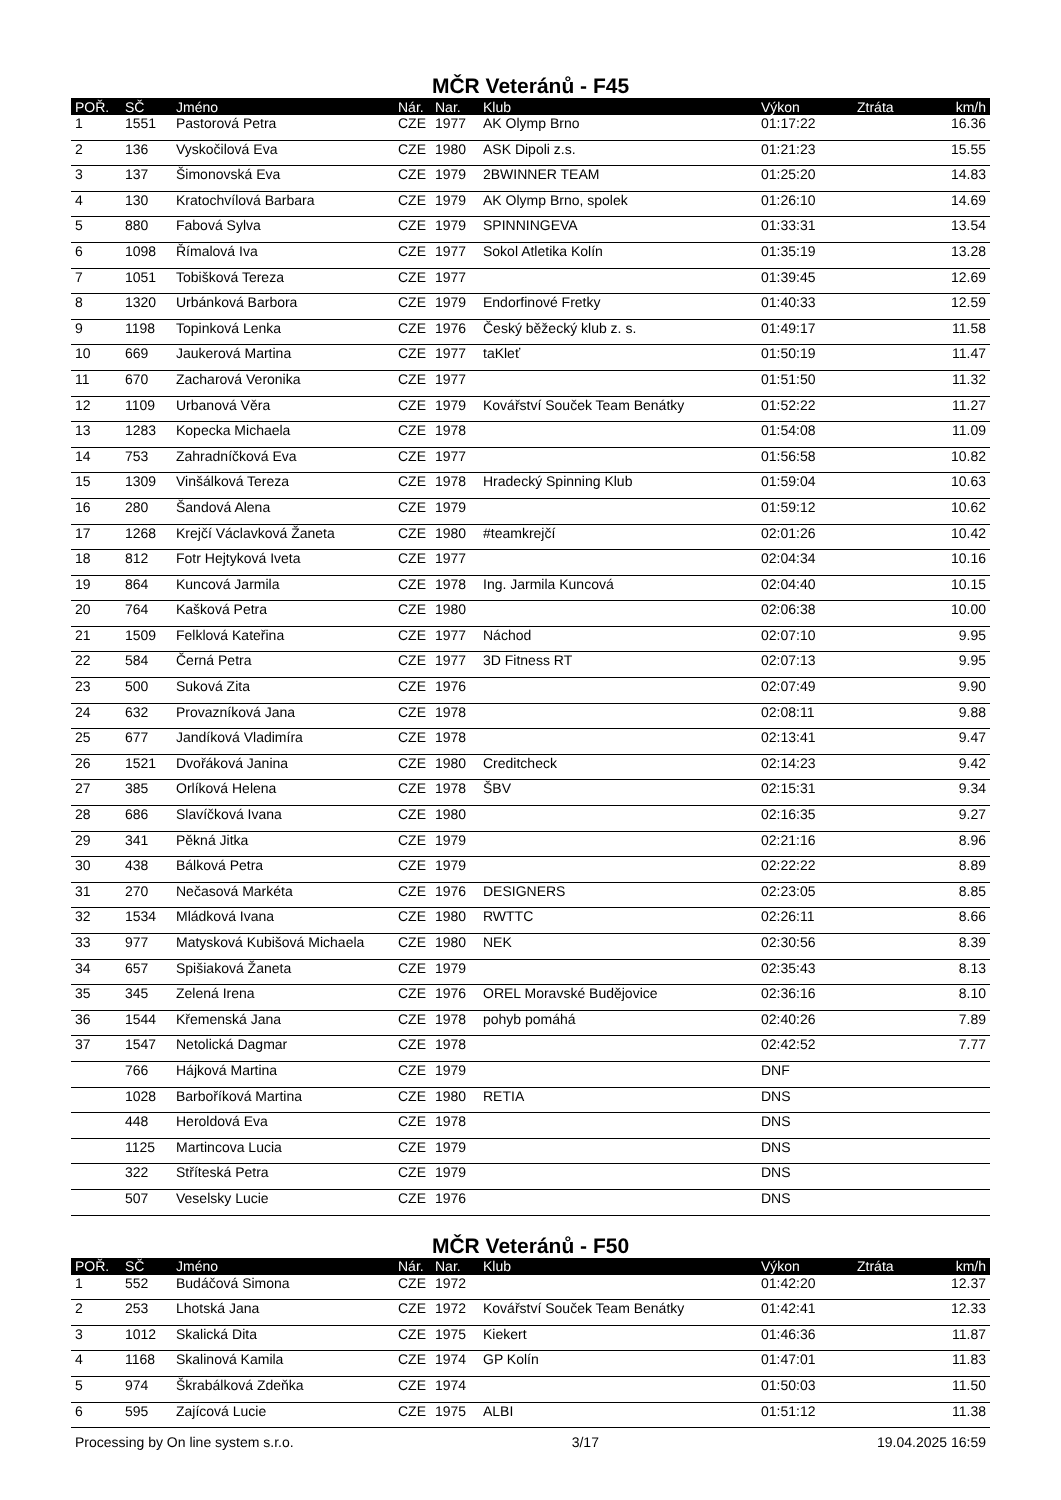MČR Veteránů - F45
| POŘ. | SČ | Jméno | Nár. | Nar. | Klub | Výkon | Ztráta | km/h |
| --- | --- | --- | --- | --- | --- | --- | --- | --- |
| 1 | 1551 | Pastorová Petra | CZE | 1977 | AK Olymp Brno | 01:17:22 | | 16.36 |
| 2 | 136 | Vyskočilová Eva | CZE | 1980 | ASK Dipoli z.s. | 01:21:23 | | 15.55 |
| 3 | 137 | Šimonovská Eva | CZE | 1979 | 2BWINNER TEAM | 01:25:20 | | 14.83 |
| 4 | 130 | Kratochvílová Barbara | CZE | 1979 | AK Olymp Brno, spolek | 01:26:10 | | 14.69 |
| 5 | 880 | Fabová Sylva | CZE | 1979 | SPINNINGEVA | 01:33:31 | | 13.54 |
| 6 | 1098 | Římalová Iva | CZE | 1977 | Sokol Atletika Kolín | 01:35:19 | | 13.28 |
| 7 | 1051 | Tobišková Tereza | CZE | 1977 | | 01:39:45 | | 12.69 |
| 8 | 1320 | Urbánková Barbora | CZE | 1979 | Endorfinové Fretky | 01:40:33 | | 12.59 |
| 9 | 1198 | Topinková Lenka | CZE | 1976 | Český běžecký klub z. s. | 01:49:17 | | 11.58 |
| 10 | 669 | Jaukerová Martina | CZE | 1977 | taKleť | 01:50:19 | | 11.47 |
| 11 | 670 | Zacharová Veronika | CZE | 1977 | | 01:51:50 | | 11.32 |
| 12 | 1109 | Urbanová Věra | CZE | 1979 | Kovářství Souček Team Benátky | 01:52:22 | | 11.27 |
| 13 | 1283 | Kopecka Michaela | CZE | 1978 | | 01:54:08 | | 11.09 |
| 14 | 753 | Zahradníčková Eva | CZE | 1977 | | 01:56:58 | | 10.82 |
| 15 | 1309 | Vinšálková Tereza | CZE | 1978 | Hradecký Spinning Klub | 01:59:04 | | 10.63 |
| 16 | 280 | Šandová Alena | CZE | 1979 | | 01:59:12 | | 10.62 |
| 17 | 1268 | Krejčí Václavková Žaneta | CZE | 1980 | #teamkrejčí | 02:01:26 | | 10.42 |
| 18 | 812 | Fotr Hejtyková Iveta | CZE | 1977 | | 02:04:34 | | 10.16 |
| 19 | 864 | Kuncová Jarmila | CZE | 1978 | Ing. Jarmila Kuncová | 02:04:40 | | 10.15 |
| 20 | 764 | Kašková Petra | CZE | 1980 | | 02:06:38 | | 10.00 |
| 21 | 1509 | Felklová Kateřina | CZE | 1977 | Náchod | 02:07:10 | | 9.95 |
| 22 | 584 | Černá Petra | CZE | 1977 | 3D Fitness RT | 02:07:13 | | 9.95 |
| 23 | 500 | Suková Zita | CZE | 1976 | | 02:07:49 | | 9.90 |
| 24 | 632 | Provazníková Jana | CZE | 1978 | | 02:08:11 | | 9.88 |
| 25 | 677 | Jandíková Vladimíra | CZE | 1978 | | 02:13:41 | | 9.47 |
| 26 | 1521 | Dvořáková Janina | CZE | 1980 | Creditcheck | 02:14:23 | | 9.42 |
| 27 | 385 | Orlíková Helena | CZE | 1978 | ŠBV | 02:15:31 | | 9.34 |
| 28 | 686 | Slavíčková Ivana | CZE | 1980 | | 02:16:35 | | 9.27 |
| 29 | 341 | Pěkná Jitka | CZE | 1979 | | 02:21:16 | | 8.96 |
| 30 | 438 | Bálková Petra | CZE | 1979 | | 02:22:22 | | 8.89 |
| 31 | 270 | Nečasová Markéta | CZE | 1976 | DESIGNERS | 02:23:05 | | 8.85 |
| 32 | 1534 | Mládková Ivana | CZE | 1980 | RWTTC | 02:26:11 | | 8.66 |
| 33 | 977 | Matysková Kubišová Michaela | CZE | 1980 | NEK | 02:30:56 | | 8.39 |
| 34 | 657 | Spišiaková Žaneta | CZE | 1979 | | 02:35:43 | | 8.13 |
| 35 | 345 | Zelená Irena | CZE | 1976 | OREL Moravské Budějovice | 02:36:16 | | 8.10 |
| 36 | 1544 | Křemenská Jana | CZE | 1978 | pohyb pomáhá | 02:40:26 | | 7.89 |
| 37 | 1547 | Netolická Dagmar | CZE | 1978 | | 02:42:52 | | 7.77 |
| | 766 | Hájková Martina | CZE | 1979 | | DNF | | |
| | 1028 | Barboříková Martina | CZE | 1980 | RETIA | DNS | | |
| | 448 | Heroldová Eva | CZE | 1978 | | DNS | | |
| | 1125 | Martincova Lucia | CZE | 1979 | | DNS | | |
| | 322 | Stříteská Petra | CZE | 1979 | | DNS | | |
| | 507 | Veselsky Lucie | CZE | 1976 | | DNS | | |
MČR Veteránů - F50
| POŘ. | SČ | Jméno | Nár. | Nar. | Klub | Výkon | Ztráta | km/h |
| --- | --- | --- | --- | --- | --- | --- | --- | --- |
| 1 | 552 | Budáčová Simona | CZE | 1972 | | 01:42:20 | | 12.37 |
| 2 | 253 | Lhotská Jana | CZE | 1972 | Kovářství Souček Team Benátky | 01:42:41 | | 12.33 |
| 3 | 1012 | Skalická Dita | CZE | 1975 | Kiekert | 01:46:36 | | 11.87 |
| 4 | 1168 | Skalinová Kamila | CZE | 1974 | GP Kolín | 01:47:01 | | 11.83 |
| 5 | 974 | Škrabálková Zdeňka | CZE | 1974 | | 01:50:03 | | 11.50 |
| 6 | 595 | Zajícová Lucie | CZE | 1975 | ALBI | 01:51:12 | | 11.38 |
Processing by On line system s.r.o. 3/17 19.04.2025 16:59